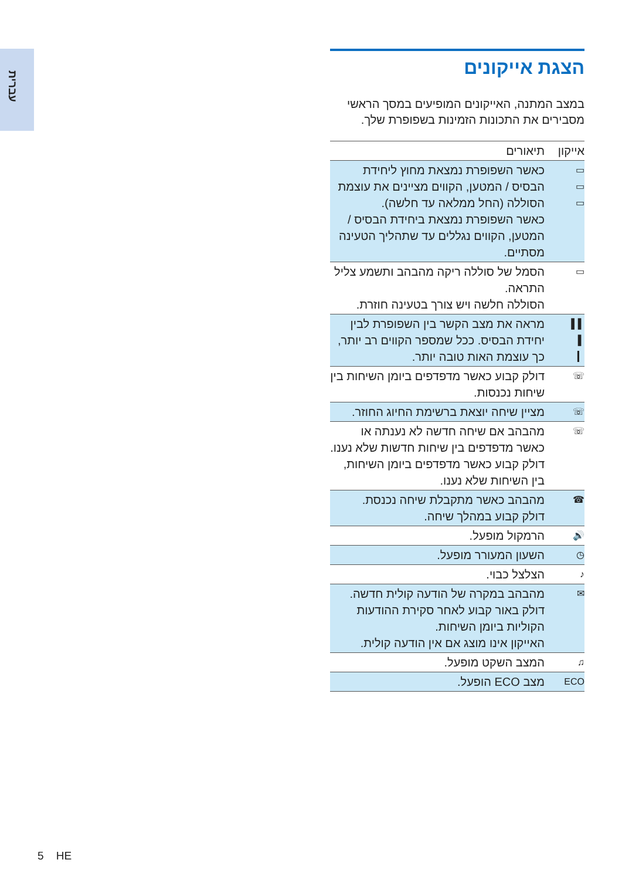עברית
הצגת אייקונים
במצב המתנה, האייקונים המופיעים במסך הראשי מסבירים את התכונות הזמינות בשפופרת שלך.
| אייקון | תיאורים |
| --- | --- |
| ▭ ▭ ▭ | כאשר השפופרת נמצאת מחוץ ליחידת הבסיס / המטען, הקווים מציינים את עוצמת הסוללה (החל ממלאה עד חלשה). כאשר השפופרת נמצאת ביחידת הבסיס / המטען, הקווים נגללים עד שתהליך הטעינה מסתיים. |
| ▭ | הסמל של סוללה ריקה מהבהב ותשמע צליל התראה. הסוללה חלשה ויש צורך בטעינה חוזרת. |
| ▌▌ ▌ ▎ | מראה את מצב הקשר בין השפופרת לבין יחידת הבסיס. ככל שמספר הקווים רב יותר, כך עוצמת האות טובה יותר. |
| ☏ | דולק קבוע כאשר מדפדפים ביומן השיחות בין שיחות נכנסות. |
| ☏ | מציין שיחה יוצאת ברשימת החיוג החוזר. |
| ☏ | מהבהב אם שיחה חדשה לא נענתה או כאשר מדפדפים בין שיחות חדשות שלא נענו. דולק קבוע כאשר מדפדפים ביומן השיחות, בין השיחות שלא נענו. |
| ☎ | מהבהב כאשר מתקבלת שיחה נכנסת. דולק קבוע במהלך שיחה. |
| 🔊 | הרמקול מופעל. |
| ◷ | השעון המעורר מופעל. |
| ♪ | הצלצל כבוי. |
| ✉ | מהבהב במקרה של הודעה קולית חדשה. דולק באור קבוע לאחר סקירת ההודעות הקוליות ביומן השיחות. האייקון אינו מוצג אם אין הודעה קולית. |
| ♫ | המצב השקט מופעל. |
| ECO | מצב ECO הופעל. |
5 HE